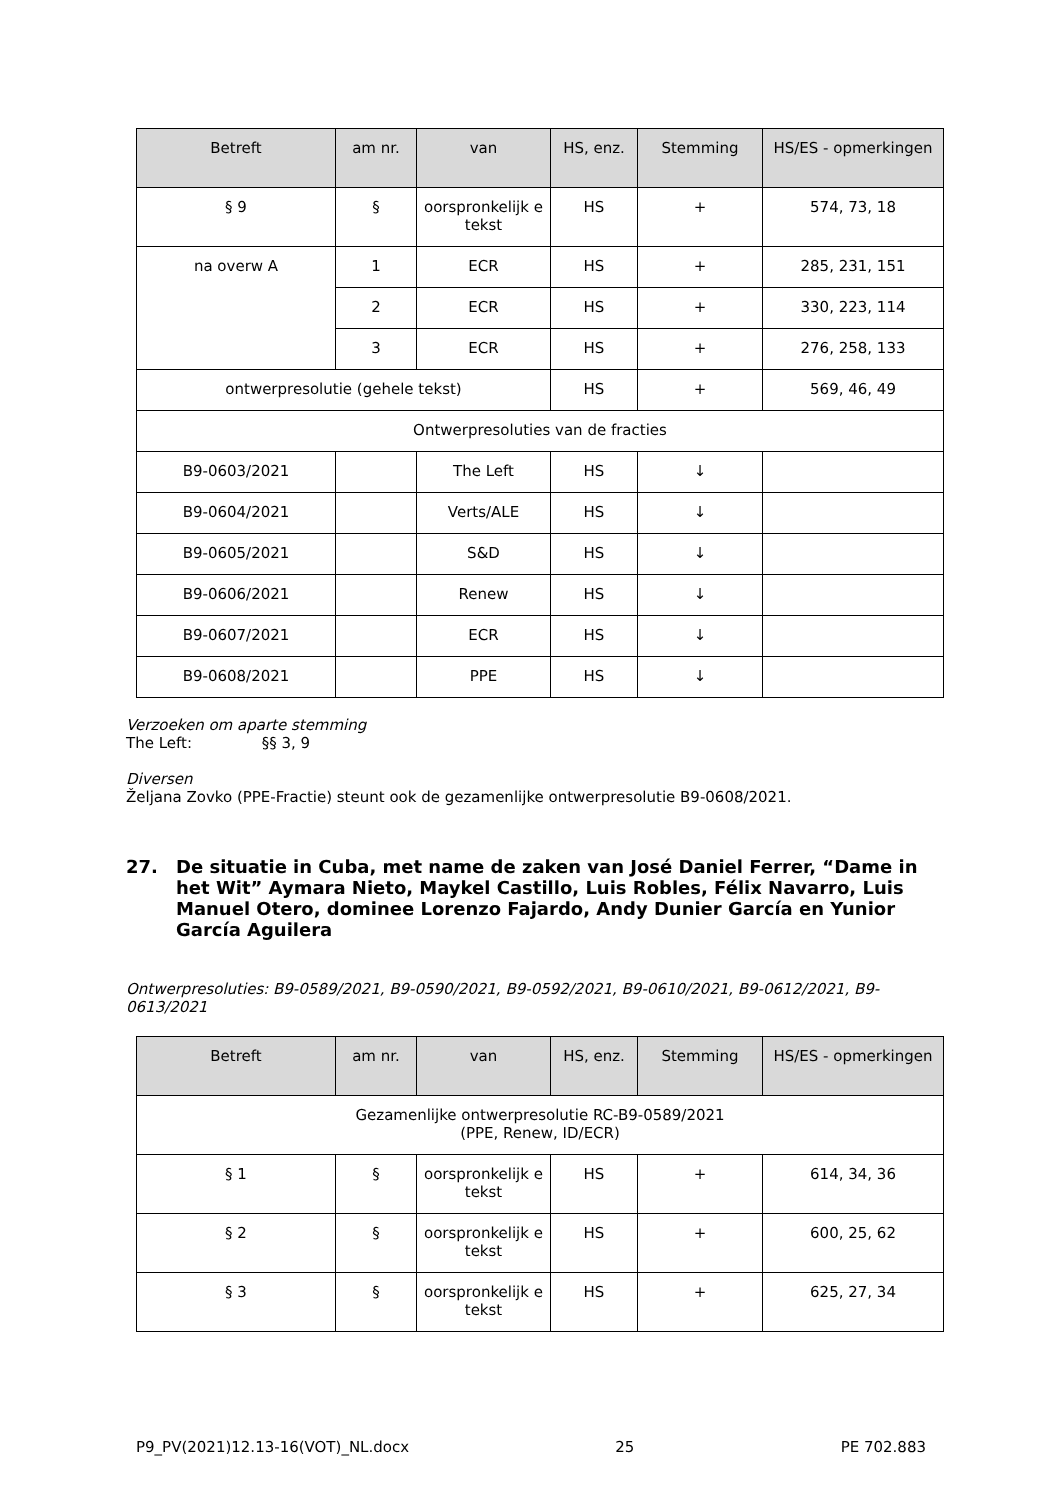| Betreft | am nr. | van | HS, enz. | Stemming | HS/ES - opmerkingen |
| --- | --- | --- | --- | --- | --- |
| § 9 | § | oorspronkelijk e tekst | HS | + | 574, 73, 18 |
| na overw A | 1 | ECR | HS | + | 285, 231, 151 |
| | 2 | ECR | HS | + | 330, 223, 114 |
| | 3 | ECR | HS | + | 276, 258, 133 |
| ontwerpresolutie (gehele tekst) | | | HS | + | 569, 46, 49 |
| Ontwerpresoluties van de fracties | | | | | |
| B9-0603/2021 | | The Left | HS | ↓ | |
| B9-0604/2021 | | Verts/ALE | HS | ↓ | |
| B9-0605/2021 | | S&D | HS | ↓ | |
| B9-0606/2021 | | Renew | HS | ↓ | |
| B9-0607/2021 | | ECR | HS | ↓ | |
| B9-0608/2021 | | PPE | HS | ↓ | |
Verzoeken om aparte stemming
The Left: §§ 3, 9
Diversen
Željana Zovko (PPE-Fractie) steunt ook de gezamenlijke ontwerpresolutie B9-0608/2021.
27. De situatie in Cuba, met name de zaken van José Daniel Ferrer, “Dame in het Wit” Aymara Nieto, Maykel Castillo, Luis Robles, Félix Navarro, Luis Manuel Otero, dominee Lorenzo Fajardo, Andy Dunier García en Yunior García Aguilera
Ontwerpresoluties: B9-0589/2021, B9-0590/2021, B9-0592/2021, B9-0610/2021, B9-0612/2021, B9-0613/2021
| Betreft | am nr. | van | HS, enz. | Stemming | HS/ES - opmerkingen |
| --- | --- | --- | --- | --- | --- |
| Gezamenlijke ontwerpresolutie RC-B9-0589/2021 (PPE, Renew, ID/ECR) | | | | | |
| § 1 | § | oorspronkelijk e tekst | HS | + | 614, 34, 36 |
| § 2 | § | oorspronkelijk e tekst | HS | + | 600, 25, 62 |
| § 3 | § | oorspronkelijk e tekst | HS | + | 625, 27, 34 |
P9_PV(2021)12.13-16(VOT)_NL.docx 25 PE 702.883